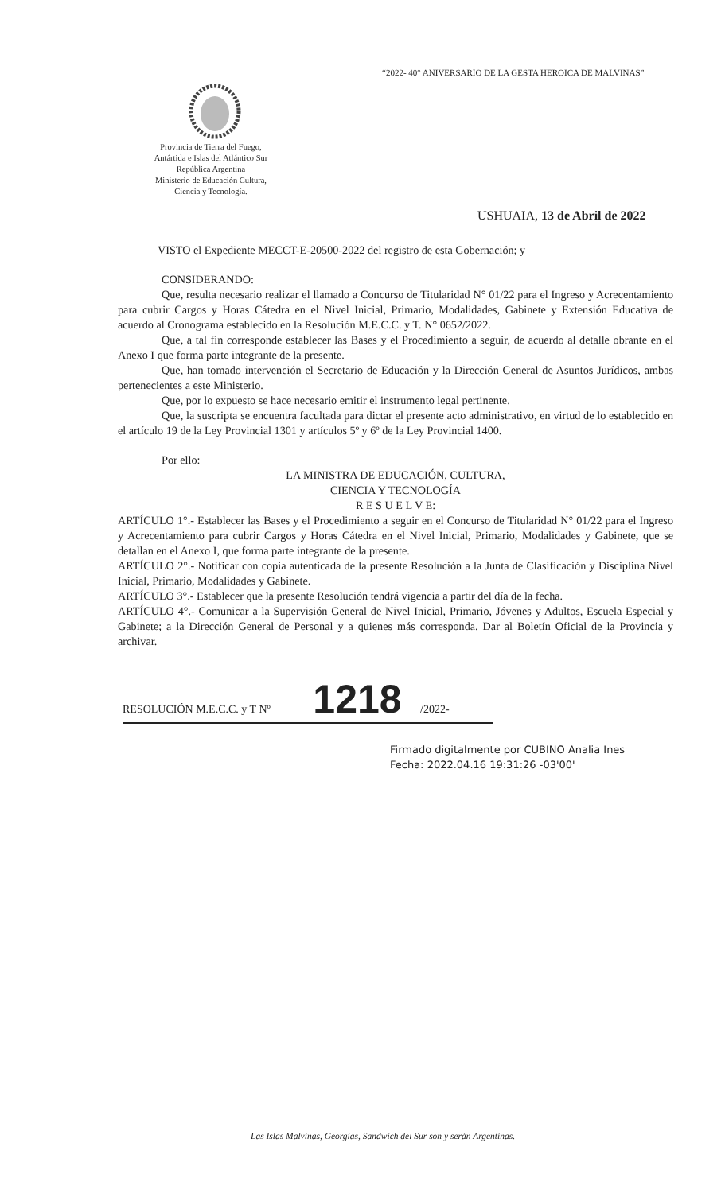“2022- 40° ANIVERSARIO DE LA GESTA HEROICA DE MALVINAS”
Provincia de Tierra del Fuego,
Antártida e Islas del Atlántico Sur
República Argentina
Ministerio de Educación Cultura,
Ciencia y Tecnología.
USHUAIA, 13 de Abril de 2022
VISTO el Expediente MECCT-E-20500-2022 del registro de esta Gobernación; y
CONSIDERANDO:
Que, resulta necesario realizar el llamado a Concurso de Titularidad N° 01/22 para el Ingreso y Acrecentamiento para cubrir Cargos y Horas Cátedra en el Nivel Inicial, Primario, Modalidades, Gabinete y Extensión Educativa de acuerdo al Cronograma establecido en la Resolución M.E.C.C. y T. N° 0652/2022.
Que, a tal fin corresponde establecer las Bases y el Procedimiento a seguir, de acuerdo al detalle obrante en el Anexo I que forma parte integrante de la presente.
Que, han tomado intervención el Secretario de Educación y la Dirección General de Asuntos Jurídicos, ambas pertenecientes a este Ministerio.
Que, por lo expuesto se hace necesario emitir el instrumento legal pertinente.
Que, la suscripta se encuentra facultada para dictar el presente acto administrativo, en virtud de lo establecido en el artículo 19 de la Ley Provincial 1301 y artículos 5º y 6º de la Ley Provincial 1400.
Por ello:
LA MINISTRA DE EDUCACIÓN, CULTURA,
CIENCIA Y TECNOLOGÍA
R E S U E L V E:
ARTÍCULO 1°.- Establecer las Bases y el Procedimiento a seguir en el Concurso de Titularidad N° 01/22 para el Ingreso y Acrecentamiento para cubrir Cargos y Horas Cátedra en el Nivel Inicial, Primario, Modalidades y Gabinete, que se detallan en el Anexo I, que forma parte integrante de la presente.
ARTÍCULO 2°.- Notificar con copia autenticada de la presente Resolución a la Junta de Clasificación y Disciplina Nivel Inicial, Primario, Modalidades y Gabinete.
ARTÍCULO 3°.- Establecer que la presente Resolución tendrá vigencia a partir del día de la fecha.
ARTÍCULO 4°.- Comunicar a la Supervisión General de Nivel Inicial, Primario, Jóvenes y Adultos, Escuela Especial y Gabinete; a la Dirección General de Personal y a quienes más corresponda. Dar al Boletín Oficial de la Provincia y archivar.
RESOLUCIÓN M.E.C.C. y T Nº 1218 /2022-
Firmado digitalmente por CUBINO Analia Ines
Fecha: 2022.04.16 19:31:26 -03'00'
Las Islas Malvinas, Georgias, Sandwich del Sur son y serán Argentinas.